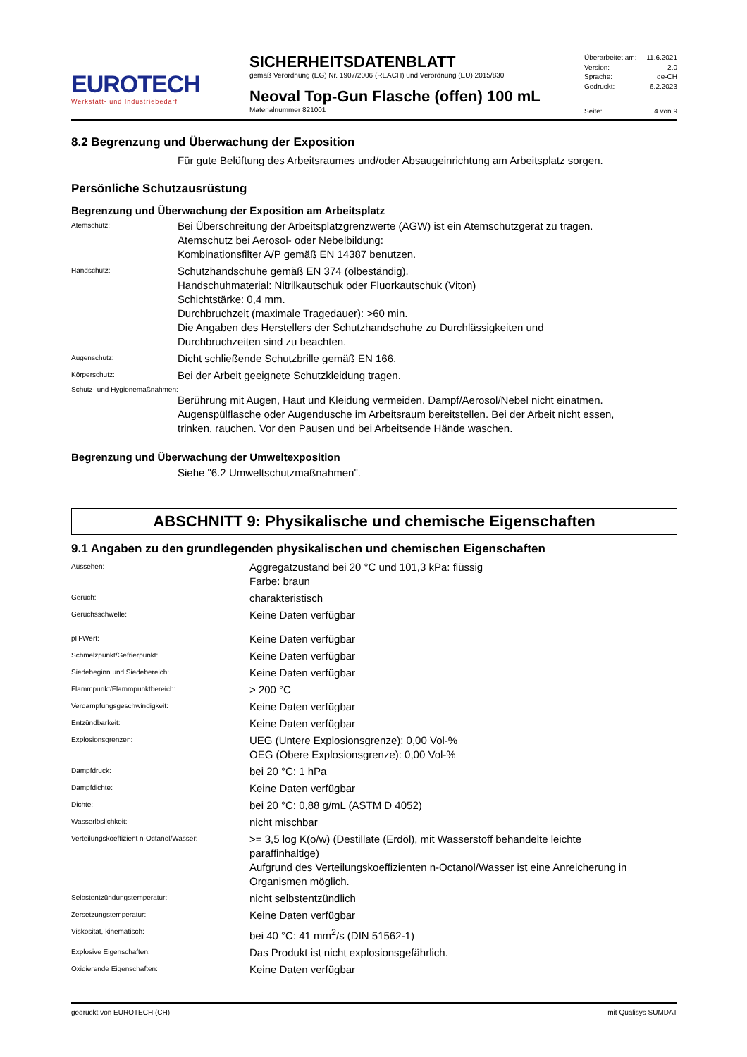EUROTECH
Werkstatt- und Industriebedarf
SICHERHEITSDATENBLATT
gemäß Verordnung (EG) Nr. 1907/2006 (REACH) und Verordnung (EU) 2015/830
Neoval Top-Gun Flasche (offen) 100 mL
Materialnummer 821001
Überarbeitet am: 11.6.2021
Version: 2.0
Sprache: de-CH
Gedruckt: 6.2.2023
Seite: 4 von 9
8.2 Begrenzung und Überwachung der Exposition
Für gute Belüftung des Arbeitsraumes und/oder Absaugeinrichtung am Arbeitsplatz sorgen.
Persönliche Schutzausrüstung
Begrenzung und Überwachung der Exposition am Arbeitsplatz
Atemschutz:
Bei Überschreitung der Arbeitsplatzgrenzwerte (AGW) ist ein Atemschutzgerät zu tragen.
Atemschutz bei Aerosol- oder Nebelbildung:
Kombinationsfilter A/P gemäß EN 14387 benutzen.
Handschutz:
Schutzhandschuhe gemäß EN 374 (ölbeständig).
Handschuhmaterial: Nitrilkautschuk oder Fluorkautschuk (Viton)
Schichtstärke: 0,4 mm.
Durchbruchzeit (maximale Tragedauer): >60 min.
Die Angaben des Herstellers der Schutzhandschuhe zu Durchlässigkeiten und
Durchbruchzeiten sind zu beachten.
Augenschutz:
Dicht schließende Schutzbrille gemäß EN 166.
Körperschutz:
Bei der Arbeit geeignete Schutzkleidung tragen.
Schutz- und Hygienemaßnahmen:
Berührung mit Augen, Haut und Kleidung vermeiden. Dampf/Aerosol/Nebel nicht einatmen.
Augenspülflasche oder Augendusche im Arbeitsraum bereitstellen. Bei der Arbeit nicht essen,
trinken, rauchen. Vor den Pausen und bei Arbeitsende Hände waschen.
Begrenzung und Überwachung der Umweltexposition
Siehe "6.2 Umweltschutzmaßnahmen".
ABSCHNITT 9: Physikalische und chemische Eigenschaften
9.1 Angaben zu den grundlegenden physikalischen und chemischen Eigenschaften
Aussehen:
Aggregatzustand bei 20 °C und 101,3 kPa: flüssig
Farbe: braun
Geruch:
charakteristisch
Geruchsschwelle:
Keine Daten verfügbar
pH-Wert:
Keine Daten verfügbar
Schmelzpunkt/Gefrierpunkt:
Keine Daten verfügbar
Siedebeginn und Siedebereich:
Keine Daten verfügbar
Flammpunkt/Flammpunktbereich:
> 200 °C
Verdampfungsgeschwindigkeit:
Keine Daten verfügbar
Entzündbarkeit:
Keine Daten verfügbar
Explosionsgrenzen:
UEG (Untere Explosionsgrenze): 0,00 Vol-%
OEG (Obere Explosionsgrenze): 0,00 Vol-%
Dampfdruck:
bei 20 °C: 1 hPa
Dampfdichte:
Keine Daten verfügbar
Dichte:
bei 20 °C: 0,88 g/mL (ASTM D 4052)
Wasserlöslichkeit:
nicht mischbar
Verteilungskoeffizient n-Octanol/Wasser:
>= 3,5 log K(o/w) (Destillate (Erdöl), mit Wasserstoff behandelte leichte
paraffinhaltige)
Aufgrund des Verteilungskoeffizienten n-Octanol/Wasser ist eine Anreicherung in
Organismen möglich.
Selbstentzündungstemperatur:
nicht selbstentzündlich
Zersetzungstemperatur:
Keine Daten verfügbar
Viskosität, kinematisch:
bei 40 °C: 41 mm<sup>2</sup>/s (DIN 51562-1)
Explosive Eigenschaften:
Das Produkt ist nicht explosionsgefährlich.
Oxidierende Eigenschaften:
Keine Daten verfügbar
gedruckt von EUROTECH (CH) mit Qualisys SUMDAT